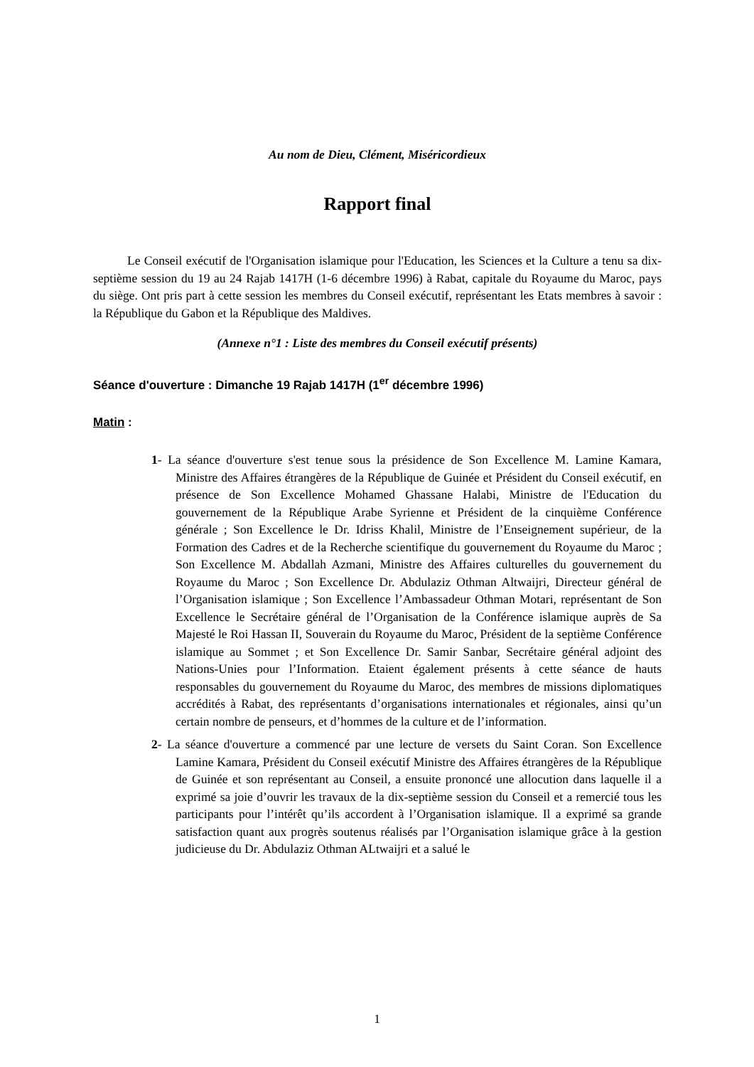Au nom de Dieu, Clément, Miséricordieux
Rapport final
Le Conseil exécutif de l'Organisation islamique pour l'Education, les Sciences et la Culture a tenu sa dix-septième session du 19 au 24 Rajab 1417H (1-6 décembre 1996) à Rabat, capitale du Royaume du Maroc, pays du siège. Ont pris part à cette session les membres du Conseil exécutif, représentant les Etats membres à savoir : la République du Gabon et la République des Maldives.
(Annexe n°1 : Liste des membres du Conseil exécutif présents)
Séance d'ouverture : Dimanche 19 Rajab 1417H (1<sup>er</sup> décembre 1996)
Matin :
1- La séance d'ouverture s'est tenue sous la présidence de Son Excellence M. Lamine Kamara, Ministre des Affaires étrangères de la République de Guinée et Président du Conseil exécutif, en présence de Son Excellence Mohamed Ghassane Halabi, Ministre de l'Education du gouvernement de la République Arabe Syrienne et Président de la cinquième Conférence générale ; Son Excellence le Dr. Idriss Khalil, Ministre de l’Enseignement supérieur, de la Formation des Cadres et de la Recherche scientifique du gouvernement du Royaume du Maroc ; Son Excellence M. Abdallah Azmani, Ministre des Affaires culturelles du gouvernement du Royaume du Maroc ; Son Excellence Dr. Abdulaziz Othman Altwaijri, Directeur général de l’Organisation islamique ; Son Excellence l’Ambassadeur Othman Motari, représentant de Son Excellence le Secrétaire général de l’Organisation de la Conférence islamique auprès de Sa Majesté le Roi Hassan II, Souverain du Royaume du Maroc, Président de la septième Conférence islamique au Sommet ; et Son Excellence Dr. Samir Sanbar, Secrétaire général adjoint des Nations-Unies pour l’Information. Etaient également présents à cette séance de hauts responsables du gouvernement du Royaume du Maroc, des membres de missions diplomatiques accrédités à Rabat, des représentants d’organisations internationales et régionales, ainsi qu’un certain nombre de penseurs, et d’hommes de la culture et de l’information.
2- La séance d'ouverture a commencé par une lecture de versets du Saint Coran. Son Excellence Lamine Kamara, Président du Conseil exécutif Ministre des Affaires étrangères de la République de Guinée et son représentant au Conseil, a ensuite prononcé une allocution dans laquelle il a exprimé sa joie d’ouvrir les travaux de la dix-septième session du Conseil et a remercié tous les participants pour l’intérêt qu’ils accordent à l’Organisation islamique. Il a exprimé sa grande satisfaction quant aux progrès soutenus réalisés par l’Organisation islamique grâce à la gestion judicieuse du Dr. Abdulaziz Othman ALtwaijri et a salué le
1